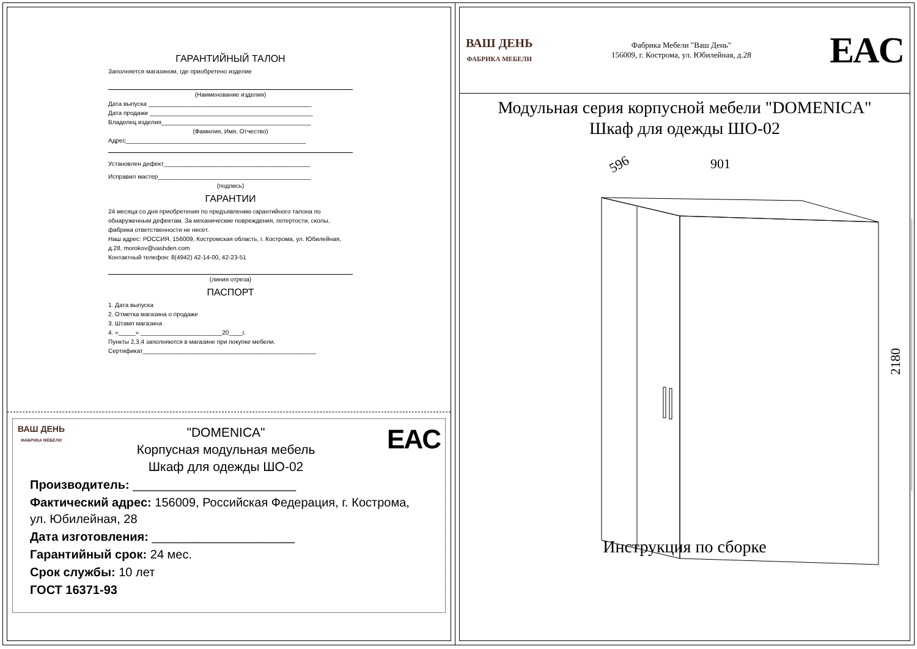ГАРАНТИЙНЫЙ ТАЛОН
Заполняется магазином, где приобретено изделие
(Наименование изделия)
Дата выпуска ________________________________________________
Дата продажи ________________________________________________
Владелец изделия____________________________________________
(Фамилия, Имя, Отчество)
Адрес_____________________________________________________
Установлен дефект___________________________________________
Исправил мастер_____________________________________________
(подпись)
ГАРАНТИИ
24 месяца со дня приобретения по предъявлению гарантийного талона по обнаруженным дефектам. За механические повреждения, потертости, сколы, фабрика ответственности не несет.
Наш адрес: РОССИЯ, 156009, Костромская область, г. Кострома, ул. Юбилейная, д.28, morokov@vashden.com
Контактный телефон: 8(4942) 42-14-00, 42-23-51
(линия отреза)
ПАСПОРТ
1. Дата выпуска
2. Отметка магазина о продаже
3. Штамп магазина
4. «_____» ________________________20____г.
Пункты 2,3,4 заполняются в магазине при покупке мебели.
Сертификат___________________________________________________
ВАШ ДЕНЬ
ФАБРИКА МЕБЕЛИ
"DOMENICA"
Корпусная модульная мебель
Шкаф для одежды ШО-02
EAC
Производитель: ________________________
Фактический адрес: 156009, Российская Федерация, г. Кострома, ул. Юбилейная, 28
Дата изготовления: _____________________
Гарантийный срок: 24 мес.
Срок службы: 10 лет
ГОСТ 16371-93
ВАШ ДЕНЬ
ФАБРИКА МЕБЕЛИ
Фабрика Мебели "Ваш День"
156009, г. Кострома, ул. Юбилейная, д.28
EAC
Модульная серия корпусной мебели "DOMENICA"
Шкаф для одежды ШО-02
596
901
2180
Инструкция по сборке